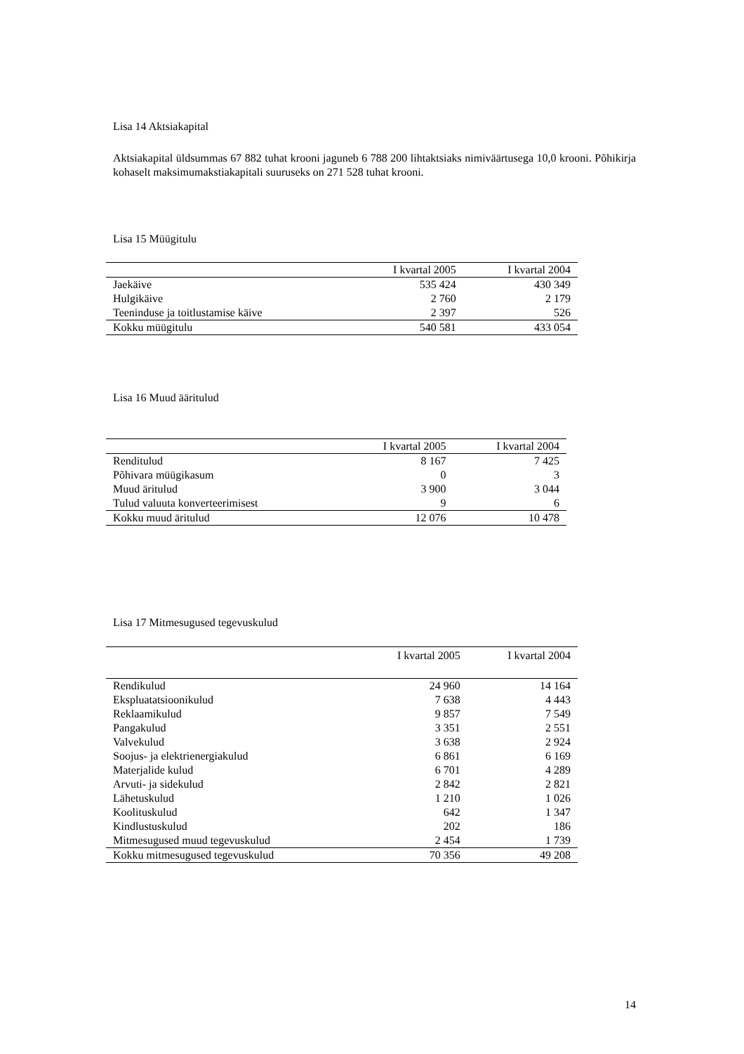Lisa 14 Aktsiakapital
Aktsiakapital üldsummas 67 882 tuhat krooni jaguneb 6 788 200 lihtaktsiaks nimiväärtusega 10,0 krooni. Põhikirja kohaselt maksimumakstiakapitali suuruseks on 271 528 tuhat krooni.
Lisa 15 Müügitulu
| | I kvartal 2005 | I kvartal 2004 |
| --- | --- | --- |
| Jaekäive | 535 424 | 430 349 |
| Hulgikäive | 2 760 | 2 179 |
| Teeninduse ja toitlustamise käive | 2 397 | 526 |
| Kokku müügitulu | 540 581 | 433 054 |
Lisa 16 Muud ääritulud
| | I kvartal 2005 | I kvartal 2004 |
| --- | --- | --- |
| Renditulud | 8 167 | 7 425 |
| Põhivara müügikasum | 0 | 3 |
| Muud äritulud | 3 900 | 3 044 |
| Tulud valuuta konverteerimisest | 9 | 6 |
| Kokku muud äritulud | 12 076 | 10 478 |
Lisa 17 Mitmesugused tegevuskulud
| | I kvartal 2005 | I kvartal 2004 |
| --- | --- | --- |
| Rendikulud | 24 960 | 14 164 |
| Ekspluatatsioonikulud | 7 638 | 4 443 |
| Reklaamikulud | 9 857 | 7 549 |
| Pangakulud | 3 351 | 2 551 |
| Valvekulud | 3 638 | 2 924 |
| Soojus- ja elektrienergiakulud | 6 861 | 6 169 |
| Materjalide kulud | 6 701 | 4 289 |
| Arvuti- ja sidekulud | 2 842 | 2 821 |
| Lähetuskulud | 1 210 | 1 026 |
| Koolituskulud | 642 | 1 347 |
| Kindlustuskulud | 202 | 186 |
| Mitmesugused muud tegevuskulud | 2 454 | 1 739 |
| Kokku mitmesugused tegevuskulud | 70 356 | 49 208 |
14